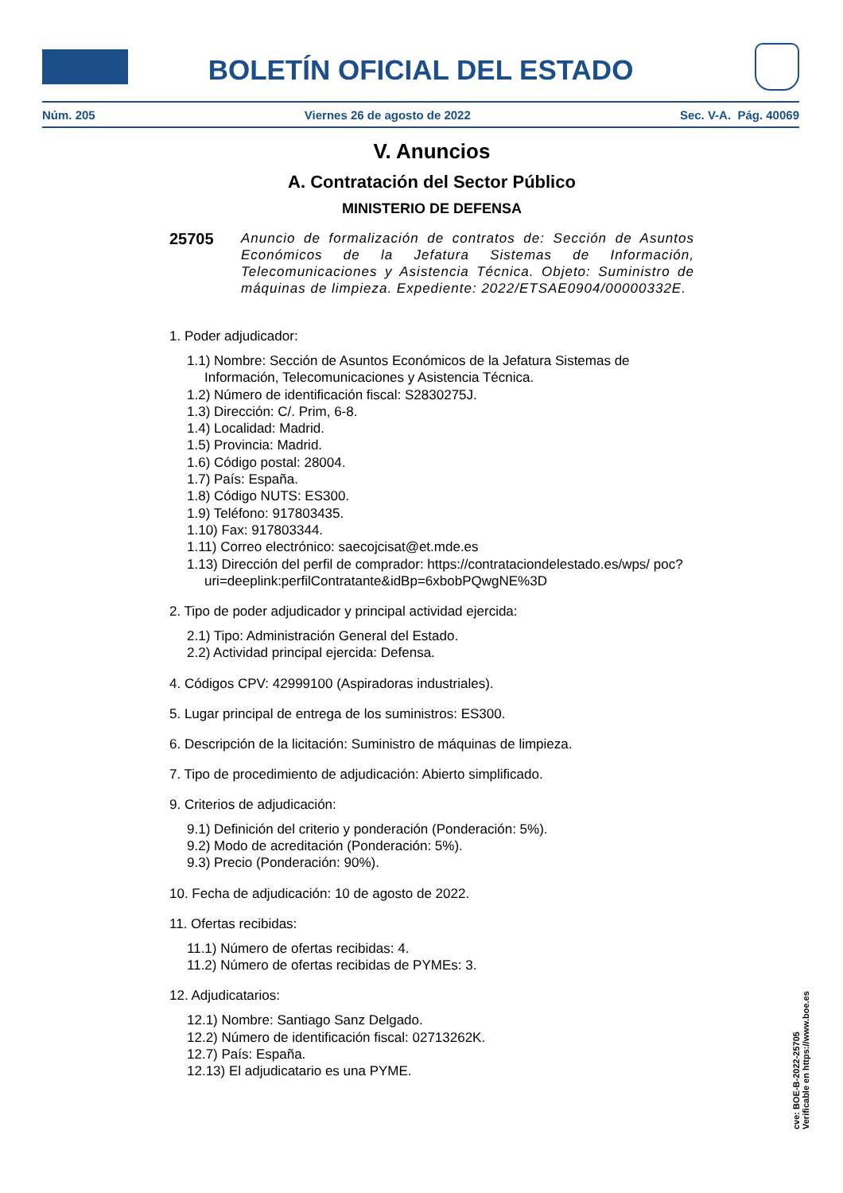BOLETÍN OFICIAL DEL ESTADO
Núm. 205 Viernes 26 de agosto de 2022 Sec. V-A. Pág. 40069
V. Anuncios
A. Contratación del Sector Público
MINISTERIO DE DEFENSA
25705 Anuncio de formalización de contratos de: Sección de Asuntos Económicos de la Jefatura Sistemas de Información, Telecomunicaciones y Asistencia Técnica. Objeto: Suministro de máquinas de limpieza. Expediente: 2022/ETSAE0904/00000332E.
1. Poder adjudicador:
1.1) Nombre: Sección de Asuntos Económicos de la Jefatura Sistemas de Información, Telecomunicaciones y Asistencia Técnica.
1.2) Número de identificación fiscal: S2830275J.
1.3) Dirección: C/. Prim, 6-8.
1.4) Localidad: Madrid.
1.5) Provincia: Madrid.
1.6) Código postal: 28004.
1.7) País: España.
1.8) Código NUTS: ES300.
1.9) Teléfono: 917803435.
1.10) Fax: 917803344.
1.11) Correo electrónico: saecojcisat@et.mde.es
1.13) Dirección del perfil de comprador: https://contrataciondelestado.es/wps/ poc?uri=deeplink:perfilContratante&idBp=6xbobPQwgNE%3D
2. Tipo de poder adjudicador y principal actividad ejercida:
2.1) Tipo: Administración General del Estado.
2.2) Actividad principal ejercida: Defensa.
4. Códigos CPV: 42999100 (Aspiradoras industriales).
5. Lugar principal de entrega de los suministros: ES300.
6. Descripción de la licitación: Suministro de máquinas de limpieza.
7. Tipo de procedimiento de adjudicación: Abierto simplificado.
9. Criterios de adjudicación:
9.1) Definición del criterio y ponderación (Ponderación: 5%).
9.2) Modo de acreditación (Ponderación: 5%).
9.3) Precio (Ponderación: 90%).
10. Fecha de adjudicación: 10 de agosto de 2022.
11. Ofertas recibidas:
11.1) Número de ofertas recibidas: 4.
11.2) Número de ofertas recibidas de PYMEs: 3.
12. Adjudicatarios:
12.1) Nombre: Santiago Sanz Delgado.
12.2) Número de identificación fiscal: 02713262K.
12.7) País: España.
12.13) El adjudicatario es una PYME.
cve: BOE-B-2022-25705
Verificable en https://www.boe.es